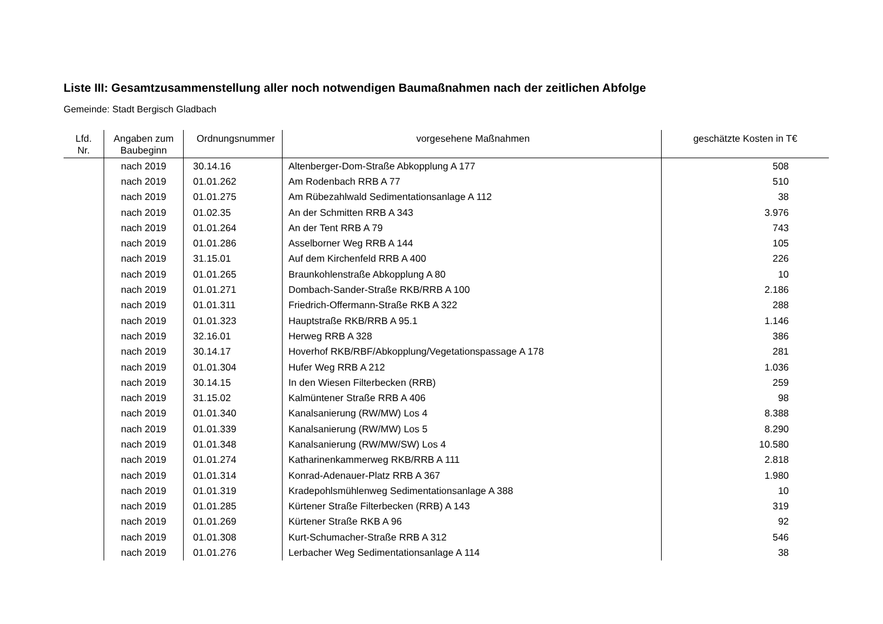Liste III: Gesamtzusammenstellung aller noch notwendigen Baumaßnahmen nach der zeitlichen Abfolge
Gemeinde: Stadt Bergisch Gladbach
| Lfd. Nr. | Angaben zum Baubeginn | Ordnungsnummer | vorgesehene Maßnahmen | geschätzte Kosten in T€ |
| --- | --- | --- | --- | --- |
| | nach 2019 | 30.14.16 | Altenberger-Dom-Straße Abkopplung A 177 | 508 |
| | nach 2019 | 01.01.262 | Am Rodenbach RRB A 77 | 510 |
| | nach 2019 | 01.01.275 | Am Rübezahlwald Sedimentationsanlage A 112 | 38 |
| | nach 2019 | 01.02.35 | An der Schmitten RRB A 343 | 3.976 |
| | nach 2019 | 01.01.264 | An der Tent RRB A 79 | 743 |
| | nach 2019 | 01.01.286 | Asselborner Weg RRB A 144 | 105 |
| | nach 2019 | 31.15.01 | Auf dem Kirchenfeld RRB A 400 | 226 |
| | nach 2019 | 01.01.265 | Braunkohlenstraße Abkopplung A 80 | 10 |
| | nach 2019 | 01.01.271 | Dombach-Sander-Straße RKB/RRB A 100 | 2.186 |
| | nach 2019 | 01.01.311 | Friedrich-Offermann-Straße RKB A 322 | 288 |
| | nach 2019 | 01.01.323 | Hauptstraße RKB/RRB A 95.1 | 1.146 |
| | nach 2019 | 32.16.01 | Herweg RRB A 328 | 386 |
| | nach 2019 | 30.14.17 | Hoverhof RKB/RBF/Abkopplung/Vegetationspassage A 178 | 281 |
| | nach 2019 | 01.01.304 | Hufer Weg RRB A 212 | 1.036 |
| | nach 2019 | 30.14.15 | In den Wiesen Filterbecken (RRB) | 259 |
| | nach 2019 | 31.15.02 | Kalmüntener Straße RRB A 406 | 98 |
| | nach 2019 | 01.01.340 | Kanalsanierung (RW/MW) Los 4 | 8.388 |
| | nach 2019 | 01.01.339 | Kanalsanierung (RW/MW) Los 5 | 8.290 |
| | nach 2019 | 01.01.348 | Kanalsanierung (RW/MW/SW) Los 4 | 10.580 |
| | nach 2019 | 01.01.274 | Katharinenkammerweg RKB/RRB A 111 | 2.818 |
| | nach 2019 | 01.01.314 | Konrad-Adenauer-Platz RRB A 367 | 1.980 |
| | nach 2019 | 01.01.319 | Kradepohlsmühlenweg Sedimentationsanlage A 388 | 10 |
| | nach 2019 | 01.01.285 | Kürtener Straße Filterbecken (RRB) A 143 | 319 |
| | nach 2019 | 01.01.269 | Kürtener Straße RKB A 96 | 92 |
| | nach 2019 | 01.01.308 | Kurt-Schumacher-Straße RRB A 312 | 546 |
| | nach 2019 | 01.01.276 | Lerbacher Weg Sedimentationsanlage A 114 | 38 |